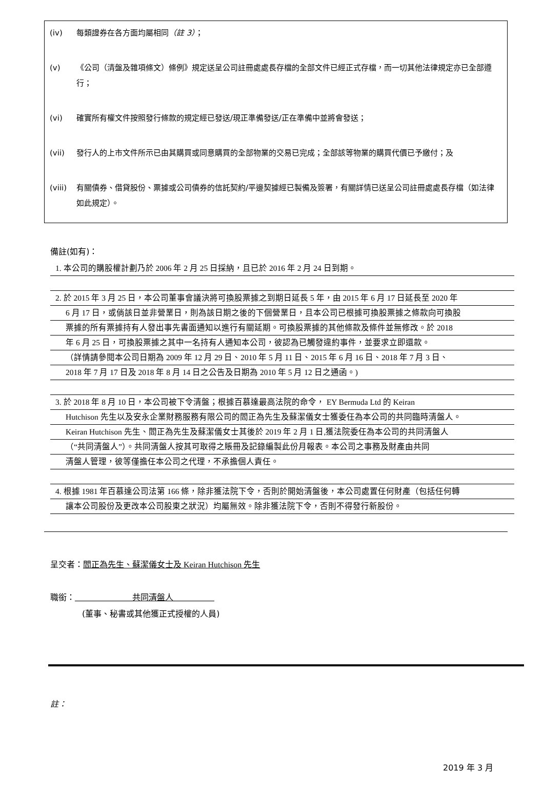(iv) 每類證券在各方面均屬相同（註 3）；
(v) 《公司（清盤及雜項條文）條例》規定送呈公司註冊處處長存檔的全部文件已經正式存檔，而一切其他法律規定亦已全部遵行；
(vi) 確實所有權文件按照發行條款的規定經已發送/現正準備發送/正在準備中並將會發送；
(vii) 發行人的上市文件所示已由其購買或同意購買的全部物業的交易已完成；全部該等物業的購買代價已予繳付；及
(viii) 有關債券、借貸股份、票據或公司債券的信託契約/平邊契據經已製備及簽署，有關詳情已送呈公司註冊處處長存檔（如法律如此規定）。
備註(如有)：
1. 本公司的購股權計劃乃於 2006 年 2 月 25 日採納，且已於 2016 年 2 月 24 日到期。
2. 於 2015 年 3 月 25 日，本公司董事會議決將可換股票據之到期日延長 5 年，由 2015 年 6 月 17 日延長至 2020 年
6 月 17 日，或倘該日並非營業日，則為該日期之後的下個營業日，且本公司已根據可換股票據之條款向可換股
票據的所有票據持有人發出事先書面通知以進行有關延期。可換股票據的其他條款及條件並無修改。於 2018
年 6 月 25 日，可換股票據之其中一名持有人通知本公司，彼認為已觸發違約事件，並要求立即還款。
（詳情請參閱本公司日期為 2009 年 12 月 29 日、2010 年 5 月 11 日、2015 年 6 月 16 日、2018 年 7 月 3 日、
2018 年 7 月 17 日及 2018 年 8 月 14 日之公告及日期為 2010 年 5 月 12 日之通函。)
3. 於 2018 年 8 月 10 日，本公司被下令清盤；根據百慕達最高法院的命令， EY Bermuda Ltd 的 Keiran
Hutchison 先生以及安永企業財務服務有限公司的閻正為先生及蘇潔儀女士獲委任為本公司的共同臨時清盤人。
Keiran Hutchison 先生、閻正為先生及蘇潔儀女士其後於 2019 年 2 月 1 日,獲法院委任為本公司的共同清盤人
（“共同清盤人”）。共同清盤人按其可取得之賬冊及記錄編製此份月報表。本公司之事務及財產由共同
清盤人管理，彼等僅擔任本公司之代理，不承擔個人責任。
4. 根據 1981 年百慕達公司法第 166 條，除非獲法院下令，否則於開始清盤後，本公司處置任何財產（包括任何轉
讓本公司股份及更改本公司股東之狀況）均屬無效。除非獲法院下令，否則不得發行新股份。
呈交者：閻正為先生、蘇潔儀女士及 Keiran Hutchison 先生
職銜：______________共同清盤人__________
(董事、秘書或其他獲正式授權的人員)
註：
2019 年 3 月